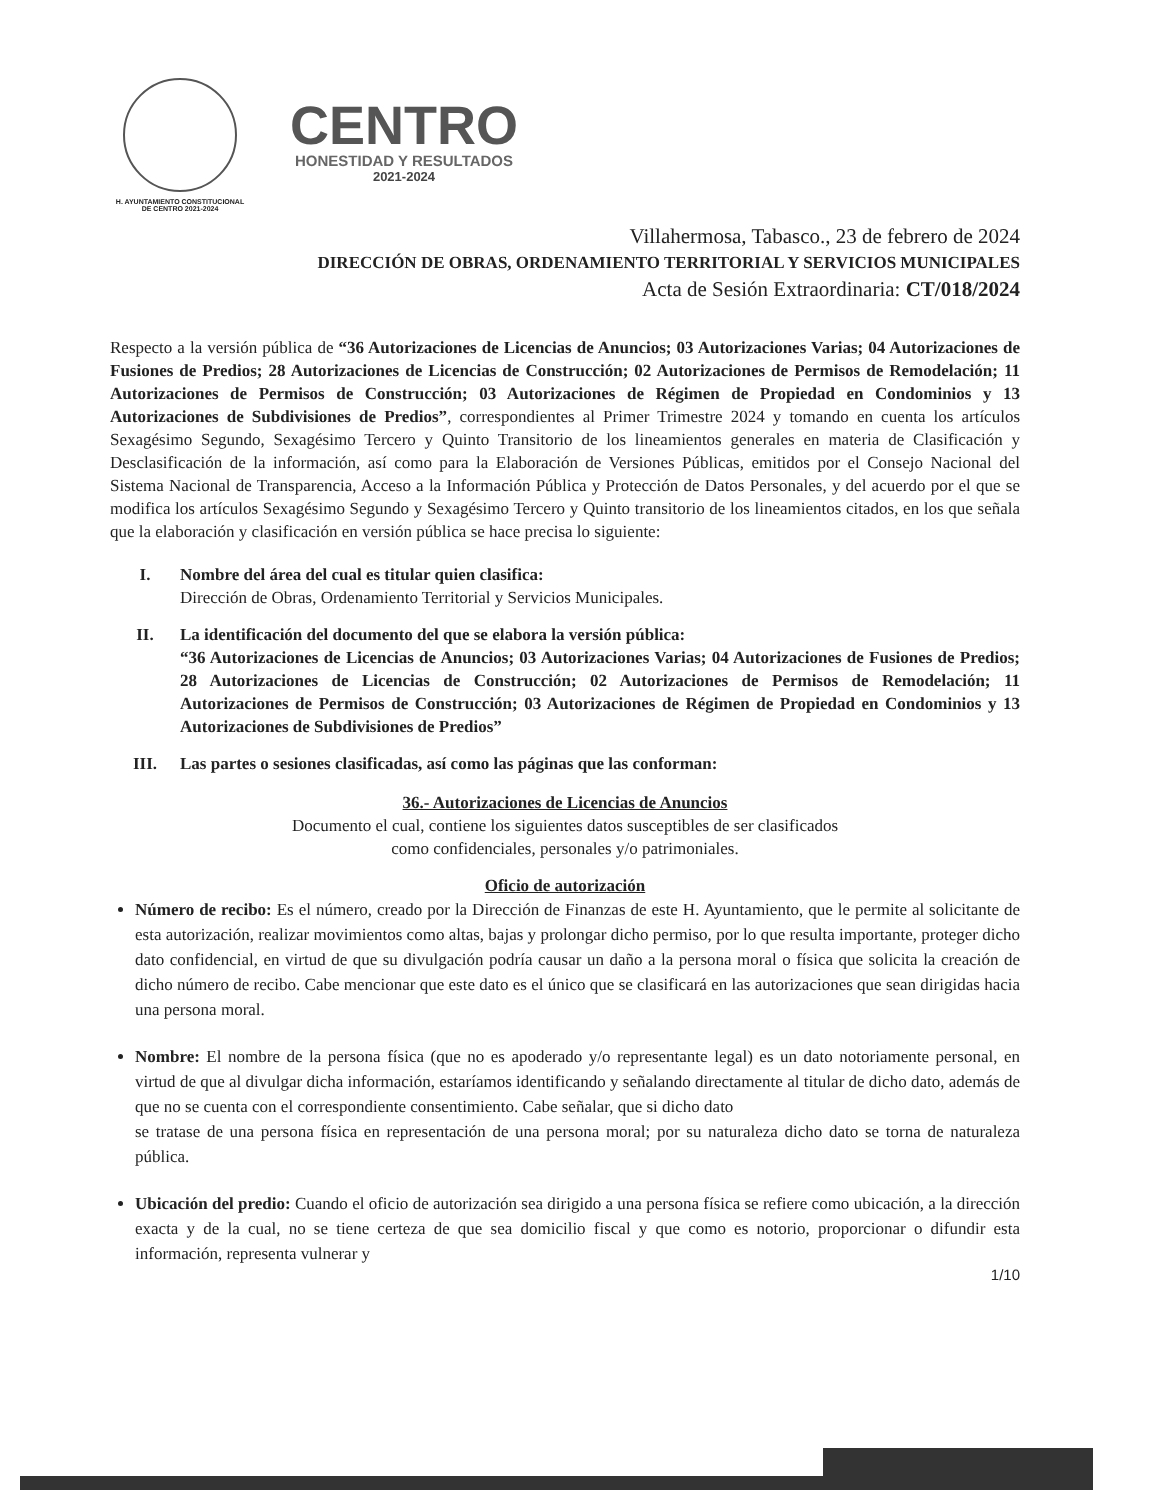H. AYUNTAMIENTO CONSTITUCIONAL
DE CENTRO 2021-2024
CENTRO
HONESTIDAD Y RESULTADOS
2021-2024
Villahermosa, Tabasco., 23 de febrero de 2024
DIRECCIÓN DE OBRAS, ORDENAMIENTO TERRITORIAL Y SERVICIOS MUNICIPALES
Acta de Sesión Extraordinaria: CT/018/2024
Respecto a la versión pública de “36 Autorizaciones de Licencias de Anuncios; 03 Autorizaciones Varias; 04 Autorizaciones de Fusiones de Predios; 28 Autorizaciones de Licencias de Construcción; 02 Autorizaciones de Permisos de Remodelación; 11 Autorizaciones de Permisos de Construcción; 03 Autorizaciones de Régimen de Propiedad en Condominios y 13 Autorizaciones de Subdivisiones de Predios”, correspondientes al Primer Trimestre 2024 y tomando en cuenta los artículos Sexagésimo Segundo, Sexagésimo Tercero y Quinto Transitorio de los lineamientos generales en materia de Clasificación y Desclasificación de la información, así como para la Elaboración de Versiones Públicas, emitidos por el Consejo Nacional del Sistema Nacional de Transparencia, Acceso a la Información Pública y Protección de Datos Personales, y del acuerdo por el que se modifica los artículos Sexagésimo Segundo y Sexagésimo Tercero y Quinto transitorio de los lineamientos citados, en los que señala que la elaboración y clasificación en versión pública se hace precisa lo siguiente:
I. Nombre del área del cual es titular quien clasifica:
Dirección de Obras, Ordenamiento Territorial y Servicios Municipales.
II. La identificación del documento del que se elabora la versión pública:
“36 Autorizaciones de Licencias de Anuncios; 03 Autorizaciones Varias; 04 Autorizaciones de Fusiones de Predios; 28 Autorizaciones de Licencias de Construcción; 02 Autorizaciones de Permisos de Remodelación; 11 Autorizaciones de Permisos de Construcción; 03 Autorizaciones de Régimen de Propiedad en Condominios y 13 Autorizaciones de Subdivisiones de Predios”
III. Las partes o sesiones clasificadas, así como las páginas que las conforman:
36.- Autorizaciones de Licencias de Anuncios
Documento el cual, contiene los siguientes datos susceptibles de ser clasificados
como confidenciales, personales y/o patrimoniales.
Oficio de autorización
Número de recibo: Es el número, creado por la Dirección de Finanzas de este H. Ayuntamiento, que le permite al solicitante de esta autorización, realizar movimientos como altas, bajas y prolongar dicho permiso, por lo que resulta importante, proteger dicho dato confidencial, en virtud de que su divulgación podría causar un daño a la persona moral o física que solicita la creación de dicho número de recibo. Cabe mencionar que este dato es el único que se clasificará en las autorizaciones que sean dirigidas hacia una persona moral.
Nombre: El nombre de la persona física (que no es apoderado y/o representante legal) es un dato notoriamente personal, en virtud de que al divulgar dicha información, estaríamos identificando y señalando directamente al titular de dicho dato, además de que no se cuenta con el correspondiente consentimiento. Cabe señalar, que si dicho dato
se tratase de una persona física en representación de una persona moral; por su naturaleza dicho dato se torna de naturaleza pública.
Ubicación del predio: Cuando el oficio de autorización sea dirigido a una persona física se refiere como ubicación, a la dirección exacta y de la cual, no se tiene certeza de que sea domicilio fiscal y que como es notorio, proporcionar o difundir esta información, representa vulnerar y
1/10